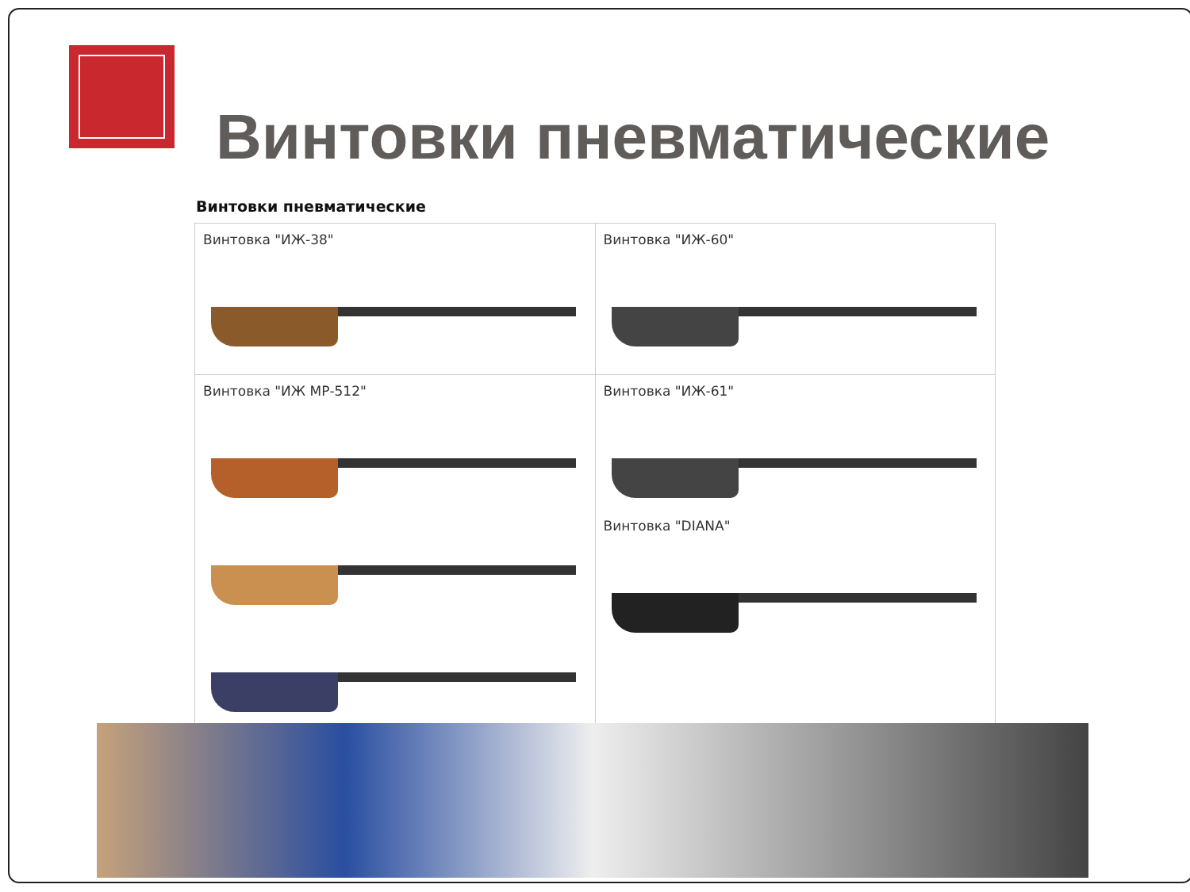Винтовки пневматические
Винтовки пневматические
| Винтовка "ИЖ-38" | Винтовка "ИЖ-60" |
| Винтовка "ИЖ МР-512" | Винтовка "ИЖ-61" Винтовка "DIANA" |